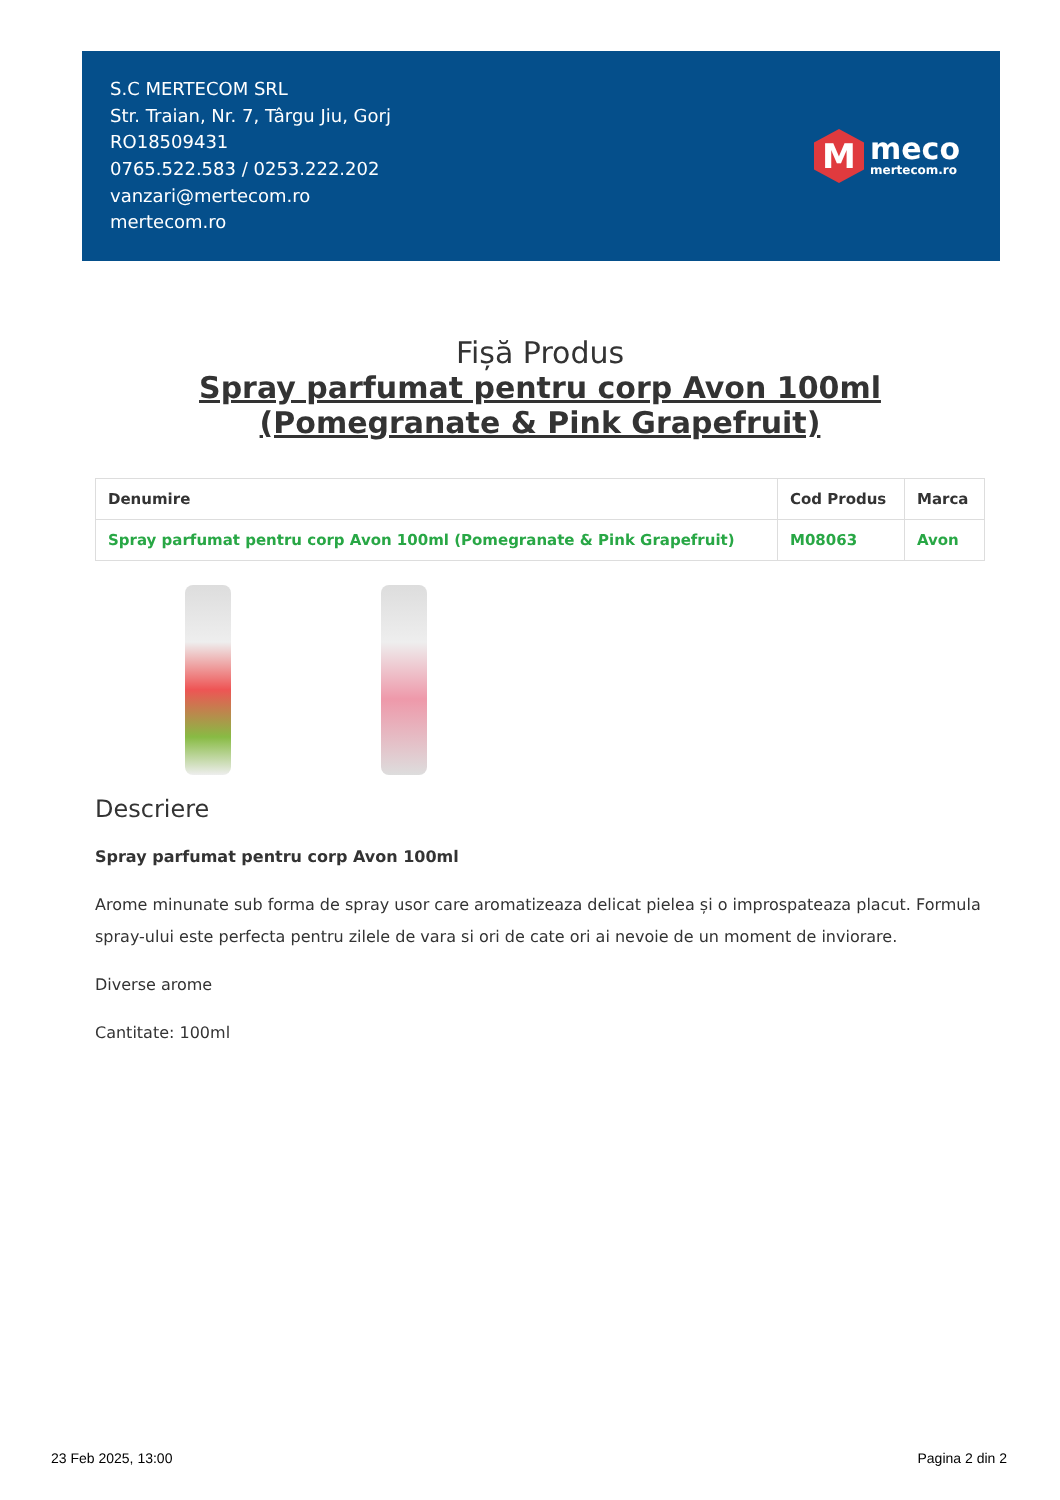S.C MERTECOM SRL
Str. Traian, Nr. 7, Târgu Jiu, Gorj
RO18509431
0765.522.583 / 0253.222.202
vanzari@mertecom.ro
mertecom.ro
M
meco
mertecom.ro
Fișă Produs
Spray parfumat pentru corp Avon 100ml (Pomegranate & Pink Grapefruit)
| Denumire | Cod Produs | Marca |
| --- | --- | --- |
| Spray parfumat pentru corp Avon 100ml (Pomegranate & Pink Grapefruit) | M08063 | Avon |
Descriere
Spray parfumat pentru corp Avon 100ml
Arome minunate sub forma de spray usor care aromatizeaza delicat pielea și o improspateaza placut. Formula spray-ului este perfecta pentru zilele de vara si ori de cate ori ai nevoie de un moment de inviorare.
Diverse arome
Cantitate: 100ml
23 Feb 2025, 13:00 Pagina 2 din 2